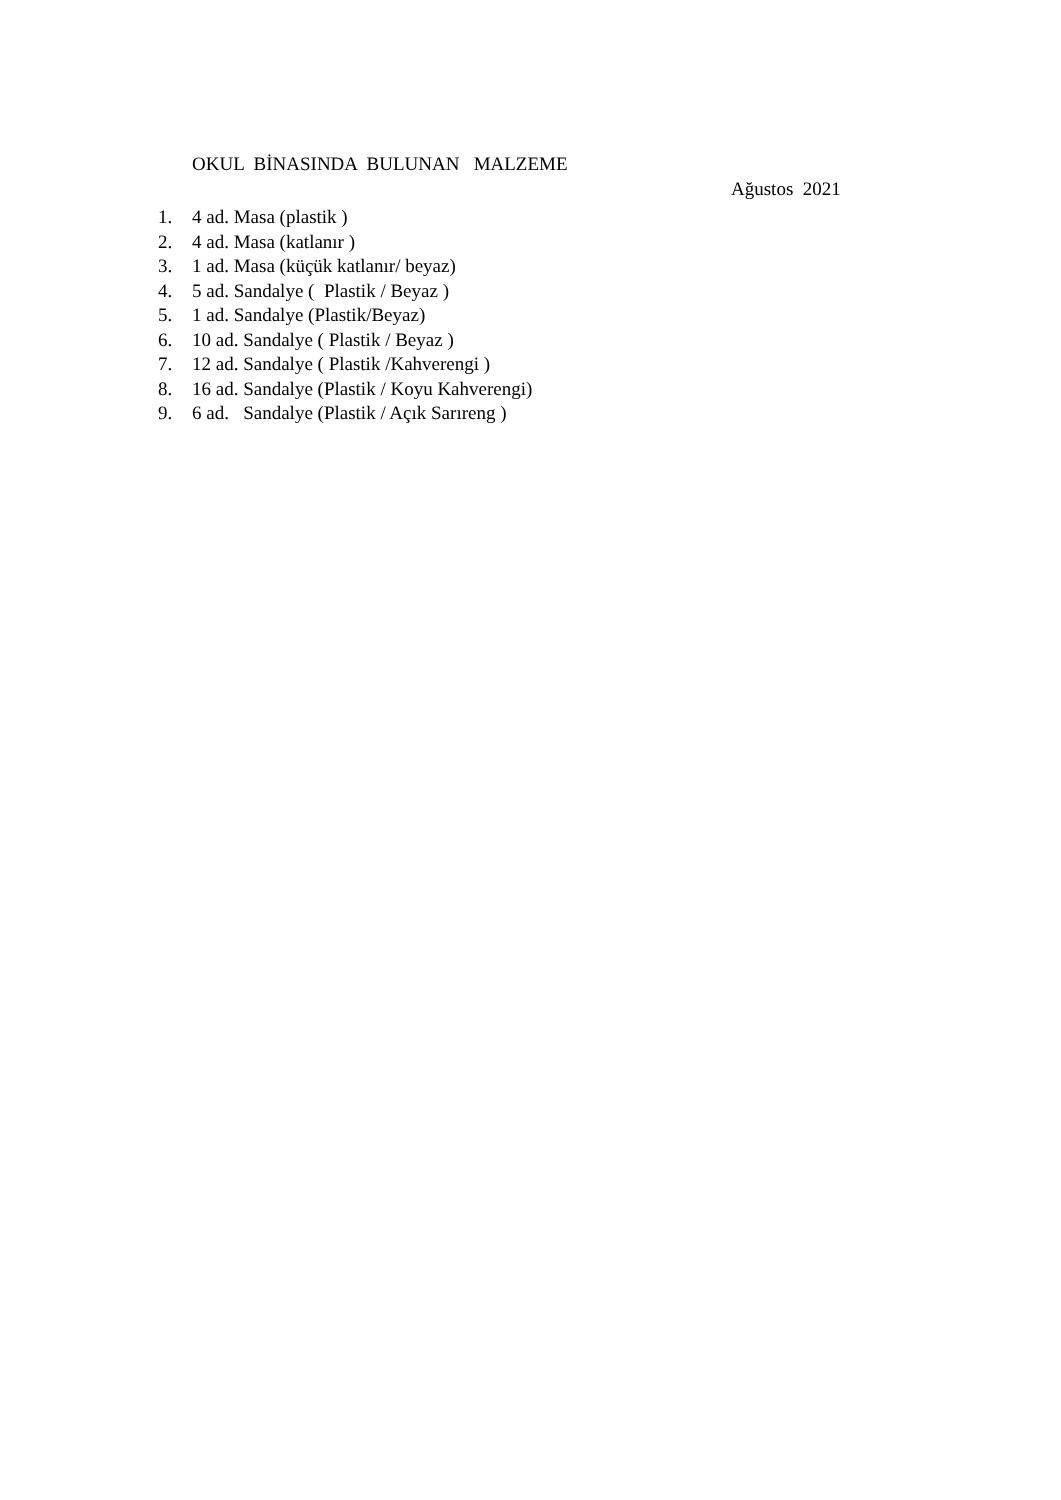OKUL BİNASINDA BULUNAN MALZEME
Ağustos 2021
1. 4 ad. Masa (plastik )
2. 4 ad. Masa (katlanır )
3. 1 ad. Masa (küçük katlanır/ beyaz)
4. 5 ad. Sandalye ( Plastik / Beyaz )
5. 1 ad. Sandalye (Plastik/Beyaz)
6. 10 ad. Sandalye ( Plastik / Beyaz )
7. 12 ad. Sandalye ( Plastik /Kahverengi )
8. 16 ad. Sandalye (Plastik / Koyu Kahverengi)
9. 6 ad. Sandalye (Plastik / Açık Sarıreng )